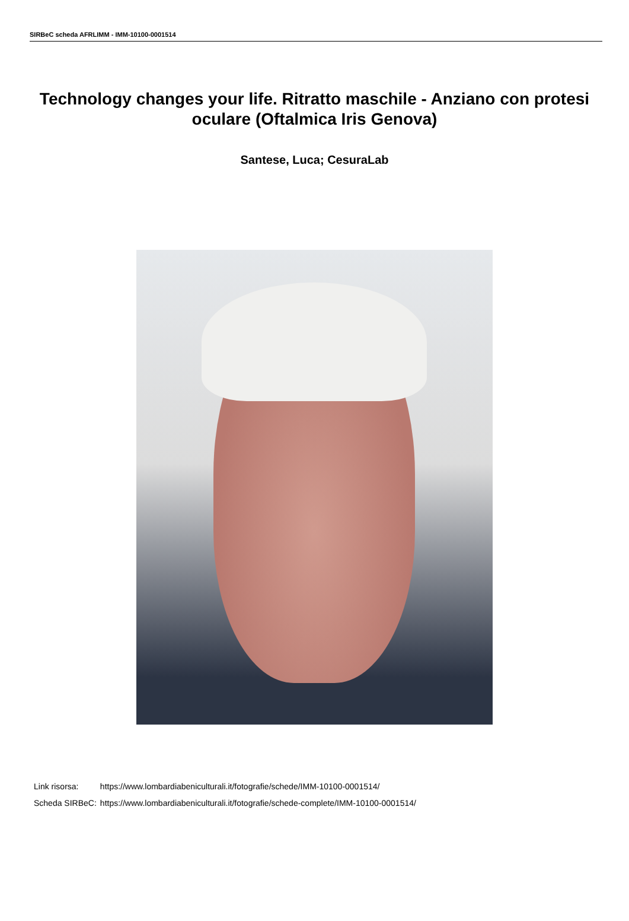SIRBeC scheda AFRLIMM - IMM-10100-0001514
Technology changes your life. Ritratto maschile - Anziano con protesi oculare (Oftalmica Iris Genova)
Santese, Luca; CesuraLab
| Link risorsa: | https://www.lombardiabeniculturali.it/fotografie/schede/IMM-10100-0001514/ |
| Scheda SIRBeC: | https://www.lombardiabeniculturali.it/fotografie/schede-complete/IMM-10100-0001514/ |